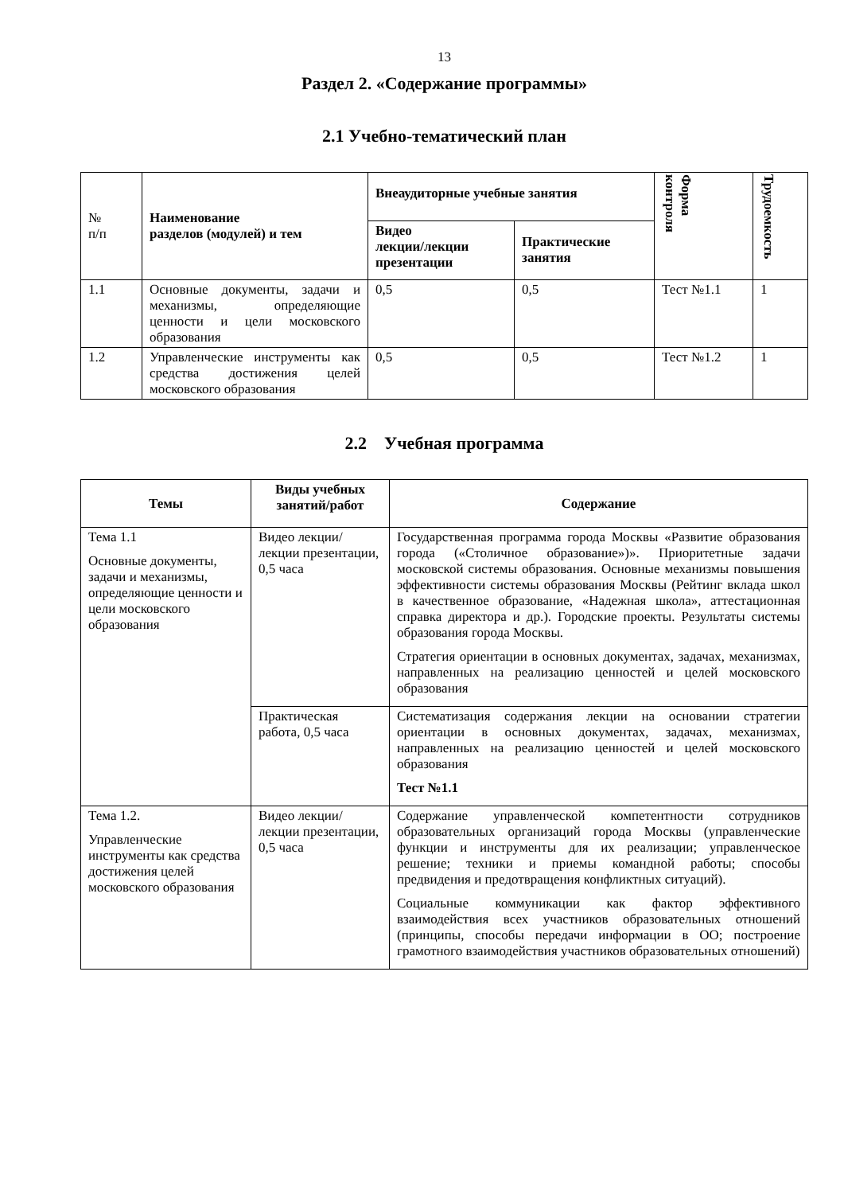13
Раздел 2. «Содержание программы»
2.1 Учебно-тематический план
| № п/п | Наименование разделов (модулей) и тем | Внеаудиторные учебные занятия | | Форма контроля | Трудоемкость |
| | | Видео лекции/лекции презентации | Практические занятия | | |
| 1.1 | Основные документы, задачи и механизмы, определяющие ценности и цели московского образования | 0,5 | 0,5 | Тест №1.1 | 1 |
| 1.2 | Управленческие инструменты как средства достижения целей московского образования | 0,5 | 0,5 | Тест №1.2 | 1 |
2.2 Учебная программа
| Темы | Виды учебных занятий/работ | Содержание |
| --- | --- | --- |
| Тема 1.1 Основные документы, задачи и механизмы, определяющие ценности и цели московского образования | Видео лекции/лекции презентации, 0,5 часа | Государственная программа города Москвы «Развитие образования города («Столичное образование»)». Приоритетные задачи московской системы образования. Основные механизмы повышения эффективности системы образования Москвы (Рейтинг вклада школ в качественное образование, «Надежная школа», аттестационная справка директора и др.). Городские проекты. Результаты системы образования города Москвы. Стратегия ориентации в основных документах, задачах, механизмах, направленных на реализацию ценностей и целей московского образования |
| | Практическая работа, 0,5 часа | Систематизация содержания лекции на основании стратегии ориентации в основных документах, задачах, механизмах, направленных на реализацию ценностей и целей московского образования Тест №1.1 |
| Тема 1.2. Управленческие инструменты как средства достижения целей московского образования | Видео лекции/лекции презентации, 0,5 часа | Содержание управленческой компетентности сотрудников образовательных организаций города Москвы (управленческие функции и инструменты для их реализации; управленческое решение; техники и приемы командной работы; способы предвидения и предотвращения конфликтных ситуаций). Социальные коммуникации как фактор эффективного взаимодействия всех участников образовательных отношений (принципы, способы передачи информации в ОО; построение грамотного взаимодействия участников образовательных отношений) |